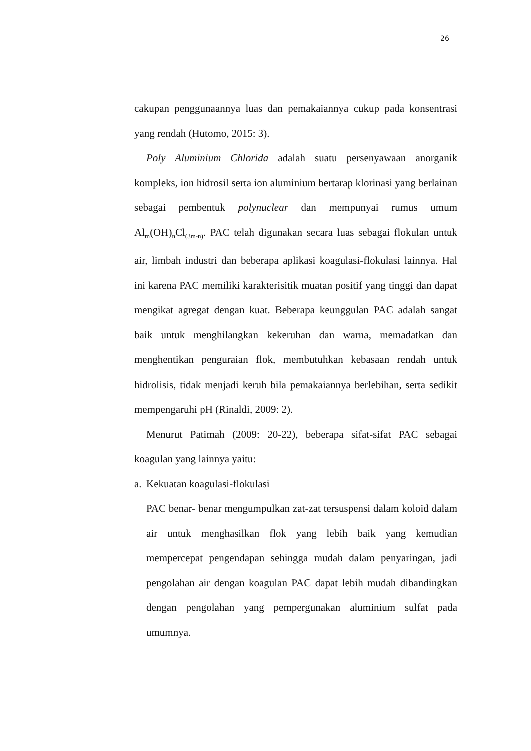26
cakupan penggunaannya luas dan pemakaiannya cukup pada konsentrasi yang rendah (Hutomo, 2015: 3).
Poly Aluminium Chlorida adalah suatu persenyawaan anorganik kompleks, ion hidrosil serta ion aluminium bertarap klorinasi yang berlainan sebagai pembentuk polynuclear dan mempunyai rumus umum Al<sub>m</sub>(OH)<sub>n</sub>Cl<sub>(3m-n)</sub>. PAC telah digunakan secara luas sebagai flokulan untuk air, limbah industri dan beberapa aplikasi koagulasi-flokulasi lainnya. Hal ini karena PAC memiliki karakterisitik muatan positif yang tinggi dan dapat mengikat agregat dengan kuat. Beberapa keunggulan PAC adalah sangat baik untuk menghilangkan kekeruhan dan warna, memadatkan dan menghentikan penguraian flok, membutuhkan kebasaan rendah untuk hidrolisis, tidak menjadi keruh bila pemakaiannya berlebihan, serta sedikit mempengaruhi pH (Rinaldi, 2009: 2).
Menurut Patimah (2009: 20-22), beberapa sifat-sifat PAC sebagai koagulan yang lainnya yaitu:
a. Kekuatan koagulasi-flokulasi
PAC benar- benar mengumpulkan zat-zat tersuspensi dalam koloid dalam air untuk menghasilkan flok yang lebih baik yang kemudian mempercepat pengendapan sehingga mudah dalam penyaringan, jadi pengolahan air dengan koagulan PAC dapat lebih mudah dibandingkan dengan pengolahan yang pempergunakan aluminium sulfat pada umumnya.